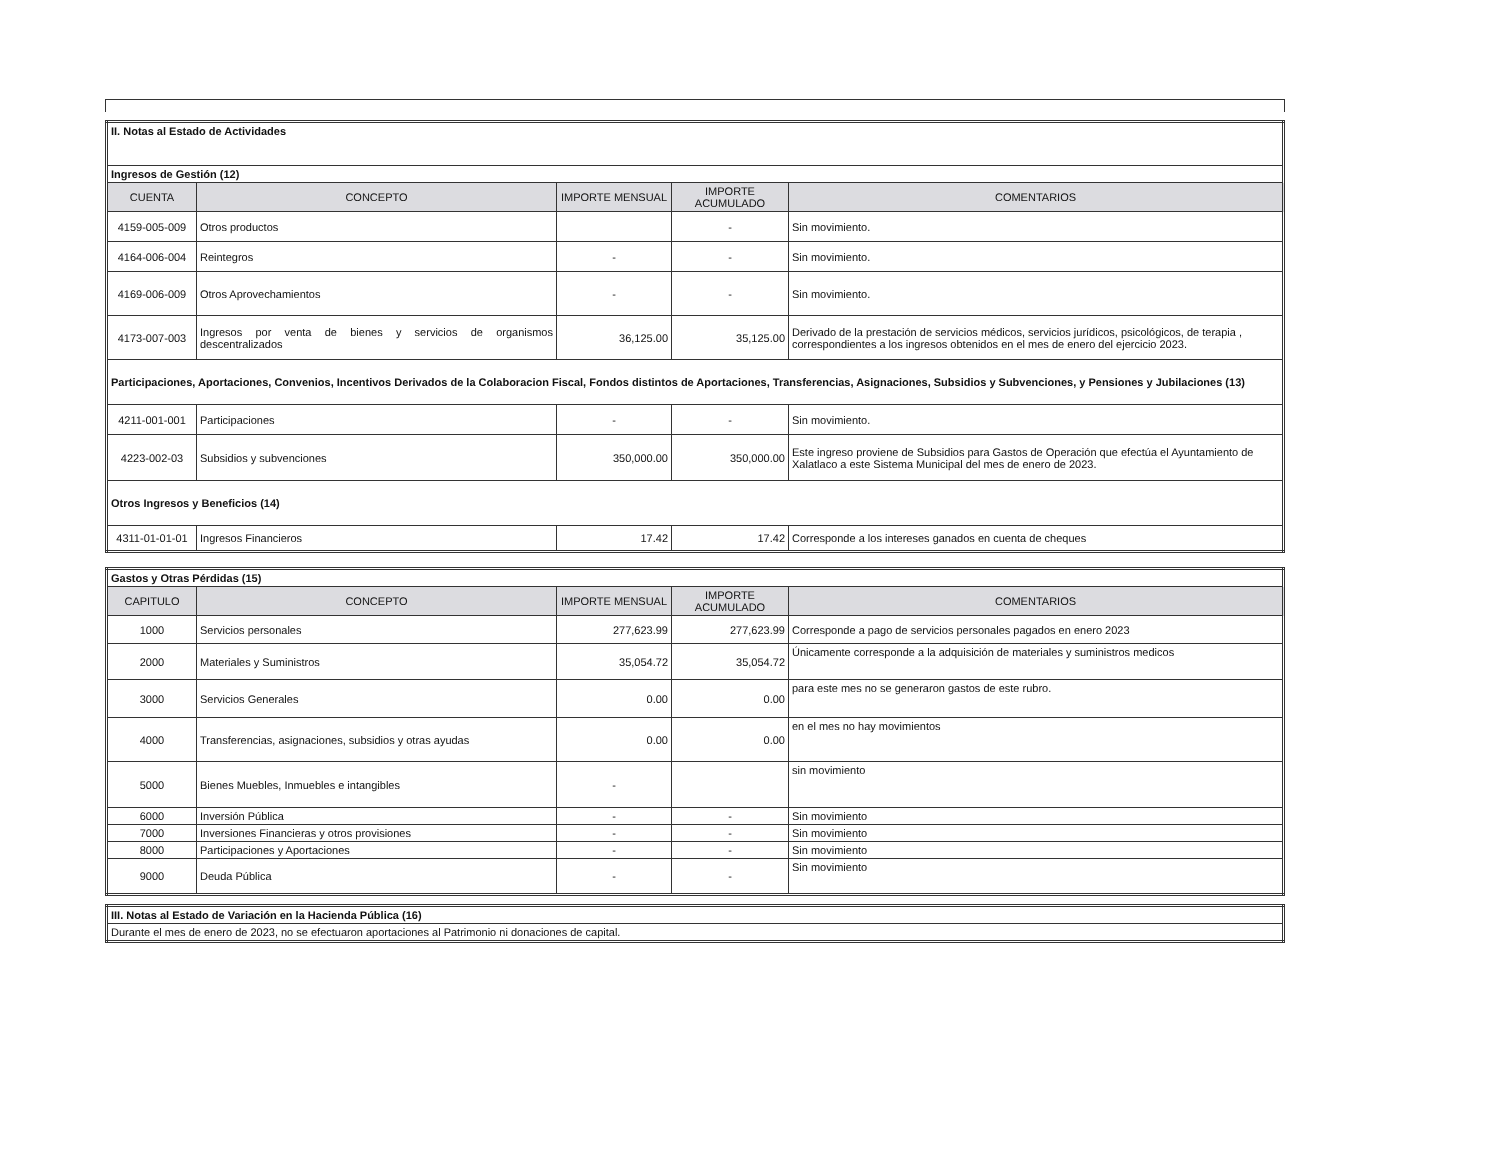| II. Notas al Estado de Actividades | | | | |
| Ingresos de Gestión (12) | | | | |
| CUENTA | CONCEPTO | IMPORTE MENSUAL | IMPORTE ACUMULADO | COMENTARIOS |
| 4159-005-009 | Otros productos | | - | Sin movimiento. |
| 4164-006-004 | Reintegros | - | - | Sin movimiento. |
| 4169-006-009 | Otros Aprovechamientos | - | - | Sin movimiento. |
| 4173-007-003 | Ingresos por venta de bienes y servicios de organismos descentralizados | 36,125.00 | 35,125.00 | Derivado de la prestación de servicios médicos, servicios jurídicos, psicológicos, de terapia , correspondientes a los ingresos obtenidos en el mes de enero del ejercicio 2023. |
| Participaciones, Aportaciones, Convenios, Incentivos Derivados de la Colaboracion Fiscal, Fondos distintos de Aportaciones, Transferencias, Asignaciones, Subsidios y Subvenciones, y Pensiones y Jubilaciones (13) | | | | |
| 4211-001-001 | Participaciones | - | - | Sin movimiento. |
| 4223-002-03 | Subsidios y subvenciones | 350,000.00 | 350,000.00 | Este ingreso proviene de Subsidios para Gastos de Operación que efectúa el Ayuntamiento de Xalatlaco a este Sistema Municipal del mes de enero de 2023. |
| Otros Ingresos y Beneficios (14) | | | | |
| 4311-01-01-01 | Ingresos Financieros | 17.42 | 17.42 | Corresponde a los intereses ganados en cuenta de cheques |
| Gastos y Otras Pérdidas (15) | | | | |
| CAPITULO | CONCEPTO | IMPORTE MENSUAL | IMPORTE ACUMULADO | COMENTARIOS |
| 1000 | Servicios personales | 277,623.99 | 277,623.99 | Corresponde a pago de servicios personales pagados en enero 2023 |
| 2000 | Materiales y Suministros | 35,054.72 | 35,054.72 | Únicamente corresponde a la adquisición de materiales y suministros medicos |
| 3000 | Servicios Generales | 0.00 | 0.00 | para este mes no se generaron gastos de este rubro. |
| 4000 | Transferencias, asignaciones, subsidios y otras ayudas | 0.00 | 0.00 | en el mes no hay movimientos |
| 5000 | Bienes Muebles, Inmuebles e intangibles | - | | sin movimiento |
| 6000 | Inversión Pública | - | - | Sin movimiento |
| 7000 | Inversiones Financieras y otros provisiones | - | - | Sin movimiento |
| 8000 | Participaciones y Aportaciones | - | - | Sin movimiento |
| 9000 | Deuda Pública | - | - | Sin movimiento |
| III. Notas al Estado de Variación en la Hacienda Pública (16) |
| Durante el mes de enero de 2023, no se efectuaron aportaciones al Patrimonio ni donaciones de capital. |